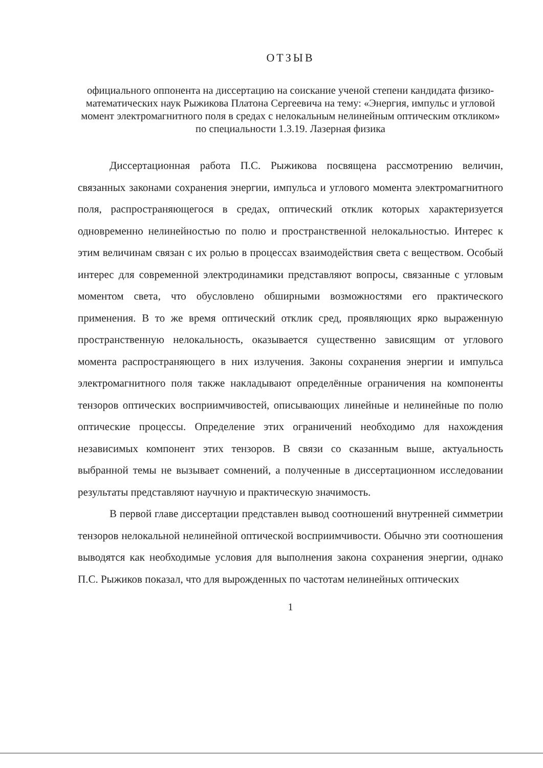ОТЗЫВ
официального оппонента на диссертацию на соискание ученой степени кандидата физико-математических наук Рыжикова Платона Сергеевича на тему: «Энергия, импульс и угловой момент электромагнитного поля в средах с нелокальным нелинейным оптическим откликом» по специальности 1.3.19. Лазерная физика
Диссертационная работа П.С. Рыжикова посвящена рассмотрению величин, связанных законами сохранения энергии, импульса и углового момента электромагнитного поля, распространяющегося в средах, оптический отклик которых характеризуется одновременно нелинейностью по полю и пространственной нелокальностью. Интерес к этим величинам связан с их ролью в процессах взаимодействия света с веществом. Особый интерес для современной электродинамики представляют вопросы, связанные с угловым моментом света, что обусловлено обширными возможностями его практического применения. В то же время оптический отклик сред, проявляющих ярко выраженную пространственную нелокальность, оказывается существенно зависящим от углового момента распространяющего в них излучения. Законы сохранения энергии и импульса электромагнитного поля также накладывают определённые ограничения на компоненты тензоров оптических восприимчивостей, описывающих линейные и нелинейные по полю оптические процессы. Определение этих ограничений необходимо для нахождения независимых компонент этих тензоров. В связи со сказанным выше, актуальность выбранной темы не вызывает сомнений, а полученные в диссертационном исследовании результаты представляют научную и практическую значимость.
В первой главе диссертации представлен вывод соотношений внутренней симметрии тензоров нелокальной нелинейной оптической восприимчивости. Обычно эти соотношения выводятся как необходимые условия для выполнения закона сохранения энергии, однако П.С. Рыжиков показал, что для вырожденных по частотам нелинейных оптических
1